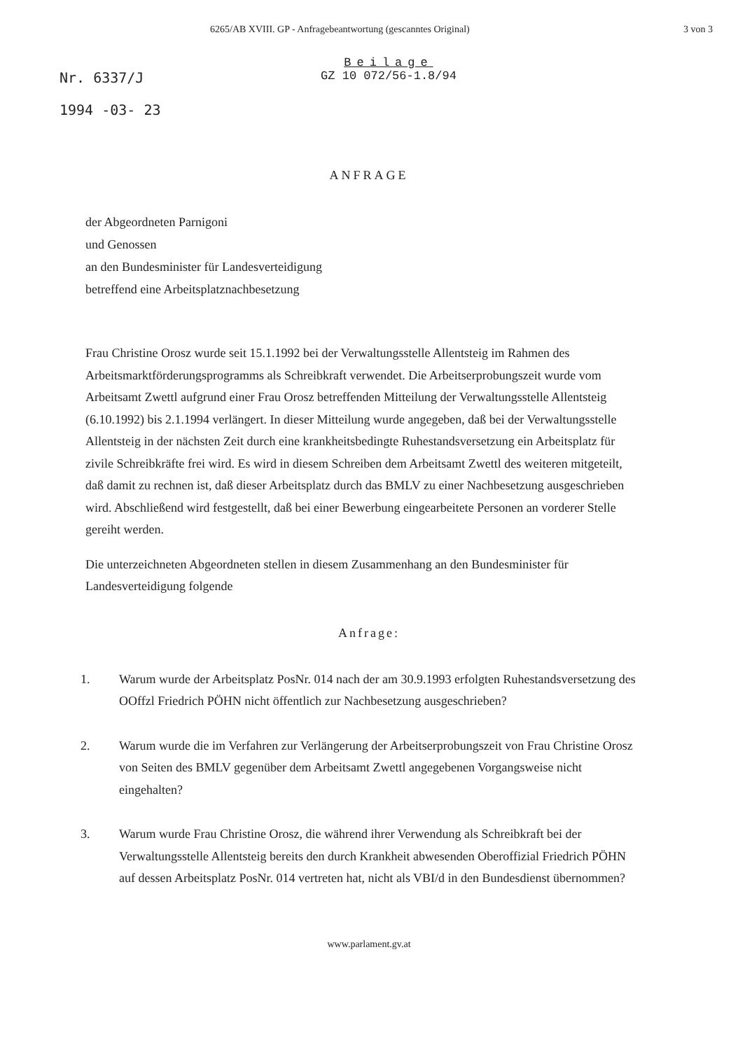6265/AB XVIII. GP - Anfragebeantwortung (gescanntes Original) 3 von 3
Nr. 6337/J
1994 -03- 23
Beilage
GZ 10 072/56-1.8/94
ANFRAGE
der Abgeordneten Parnigoni
und Genossen
an den Bundesminister für Landesverteidigung
betreffend eine Arbeitsplatznachbesetzung
Frau Christine Orosz wurde seit 15.1.1992 bei der Verwaltungsstelle Allentsteig im Rahmen des Arbeitsmarktförderungsprogramms als Schreibkraft verwendet. Die Arbeitserprobungszeit wurde vom Arbeitsamt Zwettl aufgrund einer Frau Orosz betreffenden Mitteilung der Verwaltungsstelle Allentsteig (6.10.1992) bis 2.1.1994 verlängert. In dieser Mitteilung wurde angegeben, daß bei der Verwaltungsstelle Allentsteig in der nächsten Zeit durch eine krankheitsbedingte Ruhestandsversetzung ein Arbeitsplatz für zivile Schreibkräfte frei wird. Es wird in diesem Schreiben dem Arbeitsamt Zwettl des weiteren mitgeteilt, daß damit zu rechnen ist, daß dieser Arbeitsplatz durch das BMLV zu einer Nachbesetzung ausgeschrieben wird. Abschließend wird festgestellt, daß bei einer Bewerbung eingearbeitete Personen an vorderer Stelle gereiht werden.
Die unterzeichneten Abgeordneten stellen in diesem Zusammenhang an den Bundesminister für Landesverteidigung folgende
Anfrage:
1. Warum wurde der Arbeitsplatz PosNr. 014 nach der am 30.9.1993 erfolgten Ruhestandsversetzung des OOffzl Friedrich PÖHN nicht öffentlich zur Nachbesetzung ausgeschrieben?
2. Warum wurde die im Verfahren zur Verlängerung der Arbeitserprobungszeit von Frau Christine Orosz von Seiten des BMLV gegenüber dem Arbeitsamt Zwettl angegebenen Vorgangsweise nicht eingehalten?
3. Warum wurde Frau Christine Orosz, die während ihrer Verwendung als Schreibkraft bei der Verwaltungsstelle Allentsteig bereits den durch Krankheit abwesenden Oberoffizial Friedrich PÖHN auf dessen Arbeitsplatz PosNr. 014 vertreten hat, nicht als VBI/d in den Bundesdienst übernommen?
www.parlament.gv.at